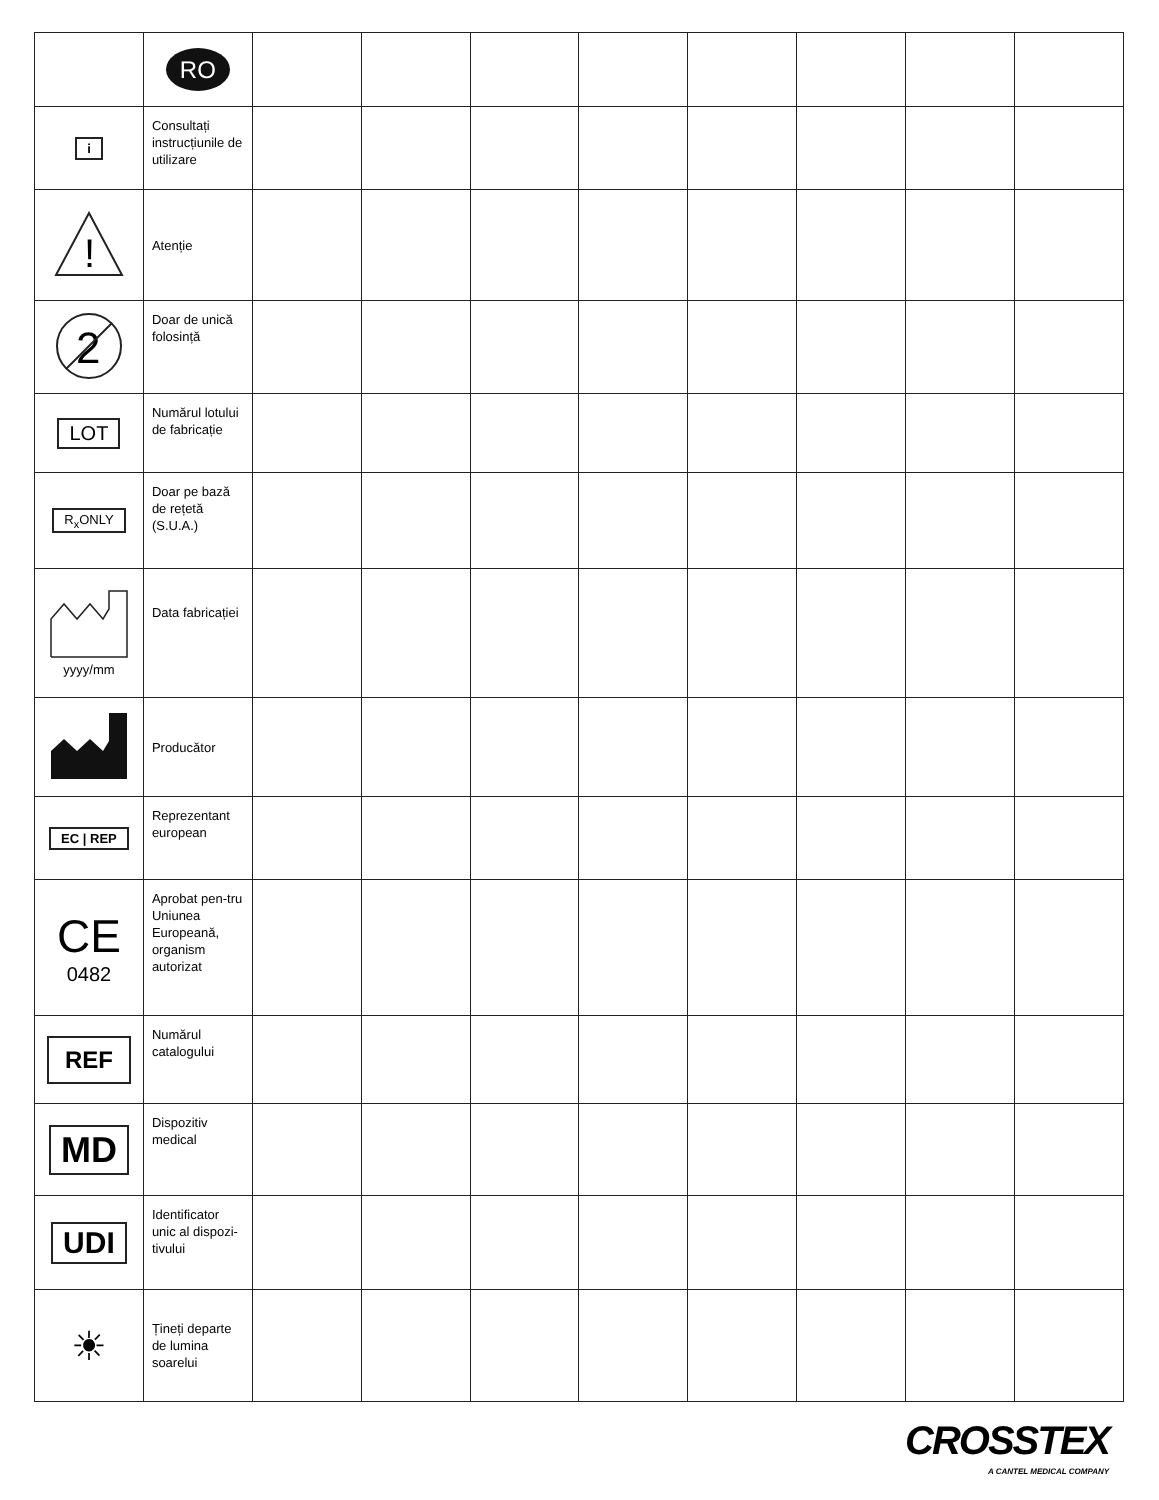| | RO | | | | | | | | |
| --- | --- | --- | --- | --- | --- | --- | --- | --- | --- |
| i | Consultați instrucțiunile de utilizare | | | | | | | | |
| ! | Atenție | | | | | | | | |
| 2 | Doar de unică folosință | | | | | | | | |
| LOT | Numărul lotului de fabricație | | | | | | | | |
| R<sub>x</sub>ONLY | Doar pe bază de rețetă (S.U.A.) | | | | | | | | |
| yyyy/mm | Data fabricației | | | | | | | | |
| | Producător | | | | | | | | |
| EC / REP | Reprezentant european | | | | | | | | |
| CE 0482 | Aprobat pen-tru Uniunea Europeană, organism autorizat | | | | | | | | |
| REF | Numărul catalogului | | | | | | | | |
| MD | Dispozitiv medical | | | | | | | | |
| UDI | Identificator unic al dispozi-tivului | | | | | | | | |
| ☀ | Țineți departe de lumina soarelui | | | | | | | | |
CROSSTEX
A CANTEL MEDICAL COMPANY